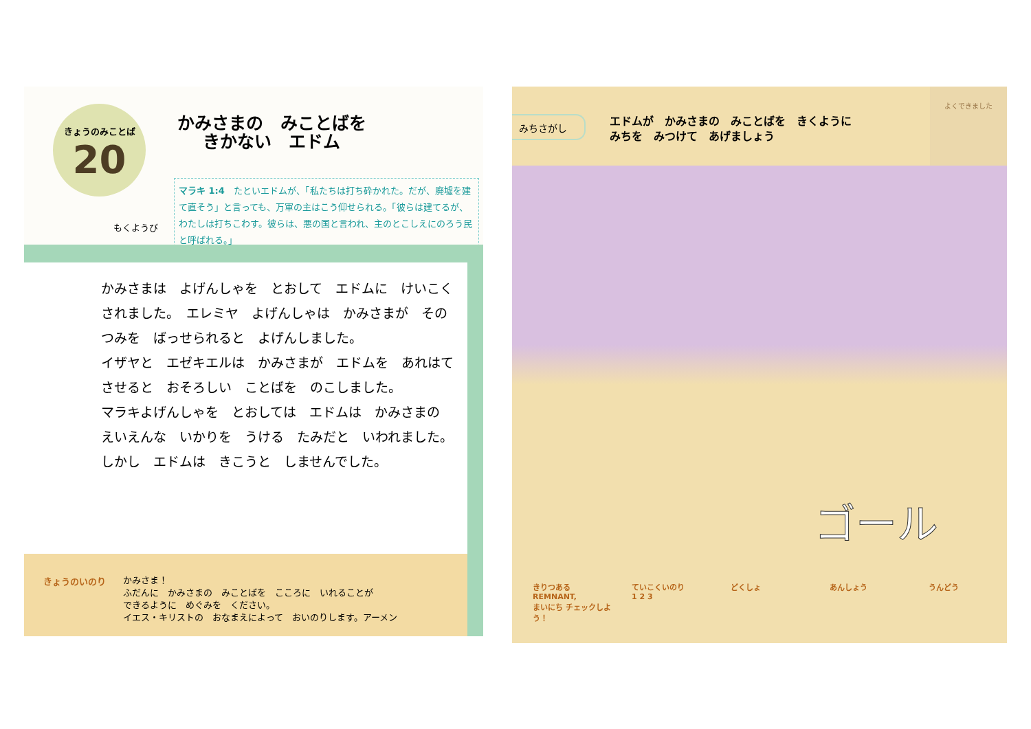きょうのみことば
20
かみさまの　みことばを
きかない　エドム
もくようび
マラキ 1:4　たといエドムが、「私たちは打ち砕かれた。だが、廃墟を建て直そう」と言っても、万軍の主はこう仰せられる。「彼らは建てるが、わたしは打ちこわす。彼らは、悪の国と言われ、主のとこしえにのろう民と呼ばれる。」
かみさまは　よげんしゃを　とおして　エドムに　けいこく
されました。　エレミヤ　よげんしゃは　かみさまが　その
つみを　ばっせられると　よげんしました。
イザヤと　エゼキエルは　かみさまが　エドムを　あれはて
させると　おそろしい　ことばを　のこしました。
マラキよげんしゃを　とおしては　エドムは　かみさまの
えいえんな　いかりを　うける　たみだと　いわれました。
しかし　エドムは　きこうと　しませんでした。
きょうのいのり
かみさま！
ふだんに　かみさまの　みことばを　こころに　いれることが
できるように　めぐみを　ください。
イエス・キリストの　おなまえによって　おいのりします。アーメン
よくできました
みちさがし
エドムが　かみさまの　みことばを　きくように
みちを　みつけて　あげましょう
ゴール
きりつある
REMNANT,
まいにち チェックしよう！
ていこくいのり
1 2 3
どくしょ あんしょう うんどう